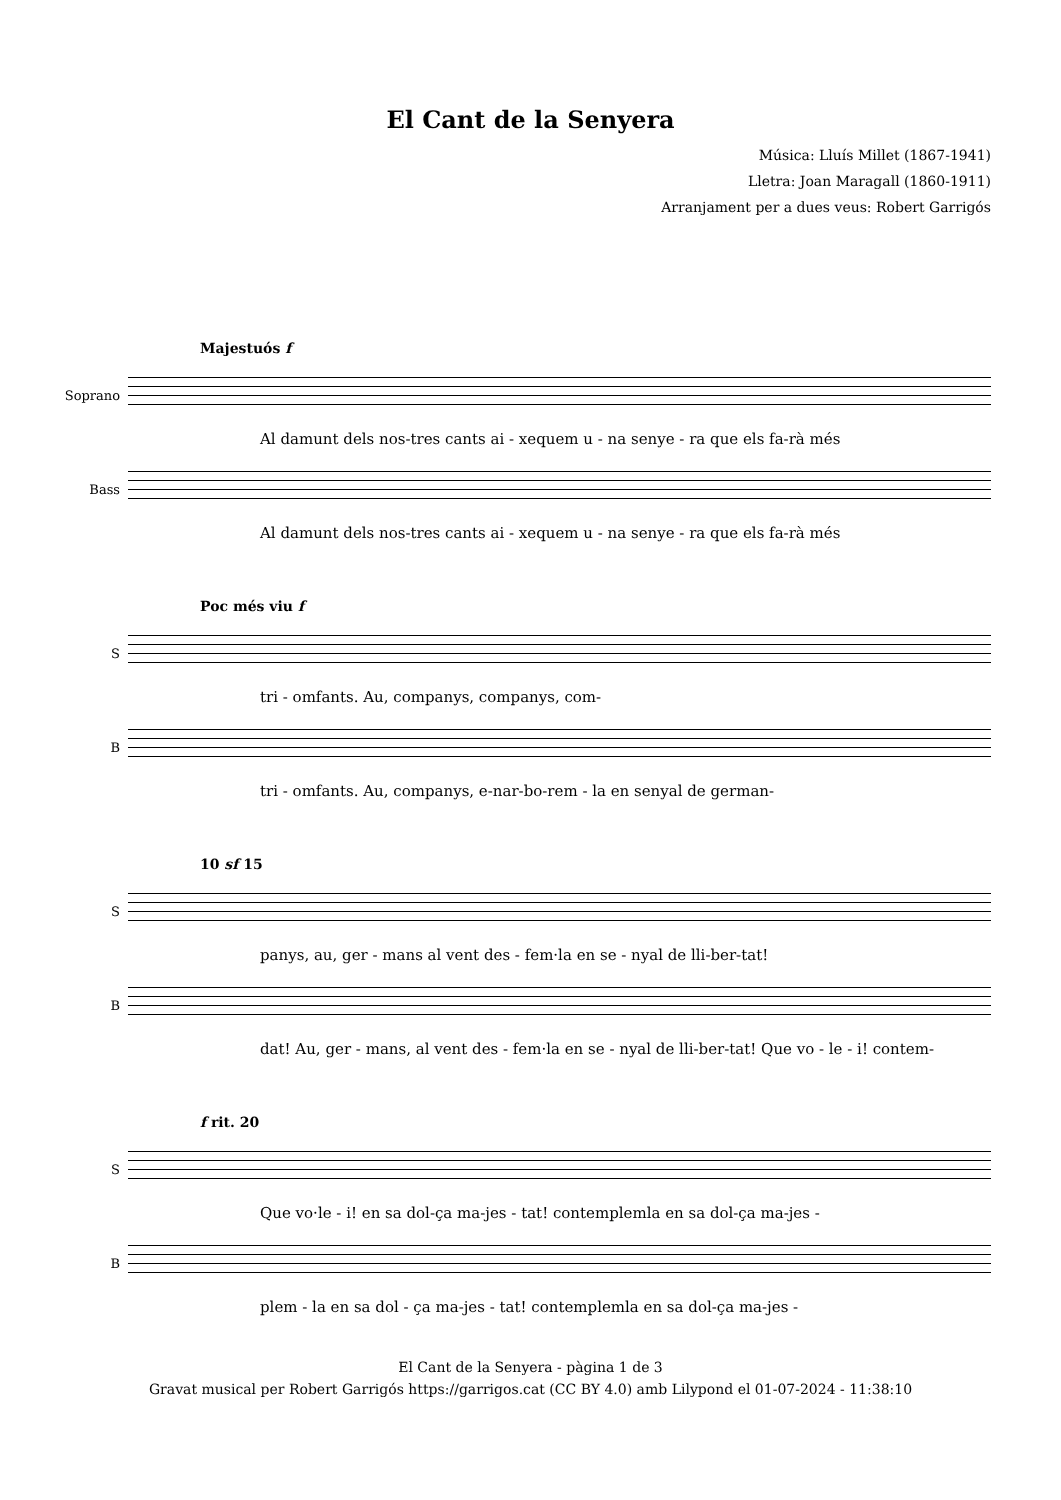El Cant de la Senyera
Música: Lluís Millet (1867-1941)
Lletra: Joan Maragall (1860-1911)
Arranjament per a dues veus: Robert Garrigós
Majestuós f
Soprano
Al damunt dels nos-tres cants ai - xequem u - na senye - ra que els fa-rà més
Bass
Al damunt dels nos-tres cants ai - xequem u - na senye - ra que els fa-rà més
Poc més viu f
S
tri - omfants. Au, companys, companys, com-
B
tri - omfants. Au, companys, e-nar-bo-rem - la en senyal de german-
10 sf 15
S
panys, au, ger - mans al vent des - fem·la en se - nyal de lli-ber-tat!
B
dat! Au, ger - mans, al vent des - fem·la en se - nyal de lli-ber-tat! Que vo - le - i! contem-
f rit. 20
S
Que vo·le - i! en sa dol-ça ma-jes - tat! contemplemla en sa dol-ça ma-jes -
B
plem - la en sa dol - ça ma-jes - tat! contemplemla en sa dol-ça ma-jes -
El Cant de la Senyera - pàgina 1 de 3
Gravat musical per Robert Garrigós https://garrigos.cat (CC BY 4.0) amb Lilypond el 01-07-2024 - 11:38:10